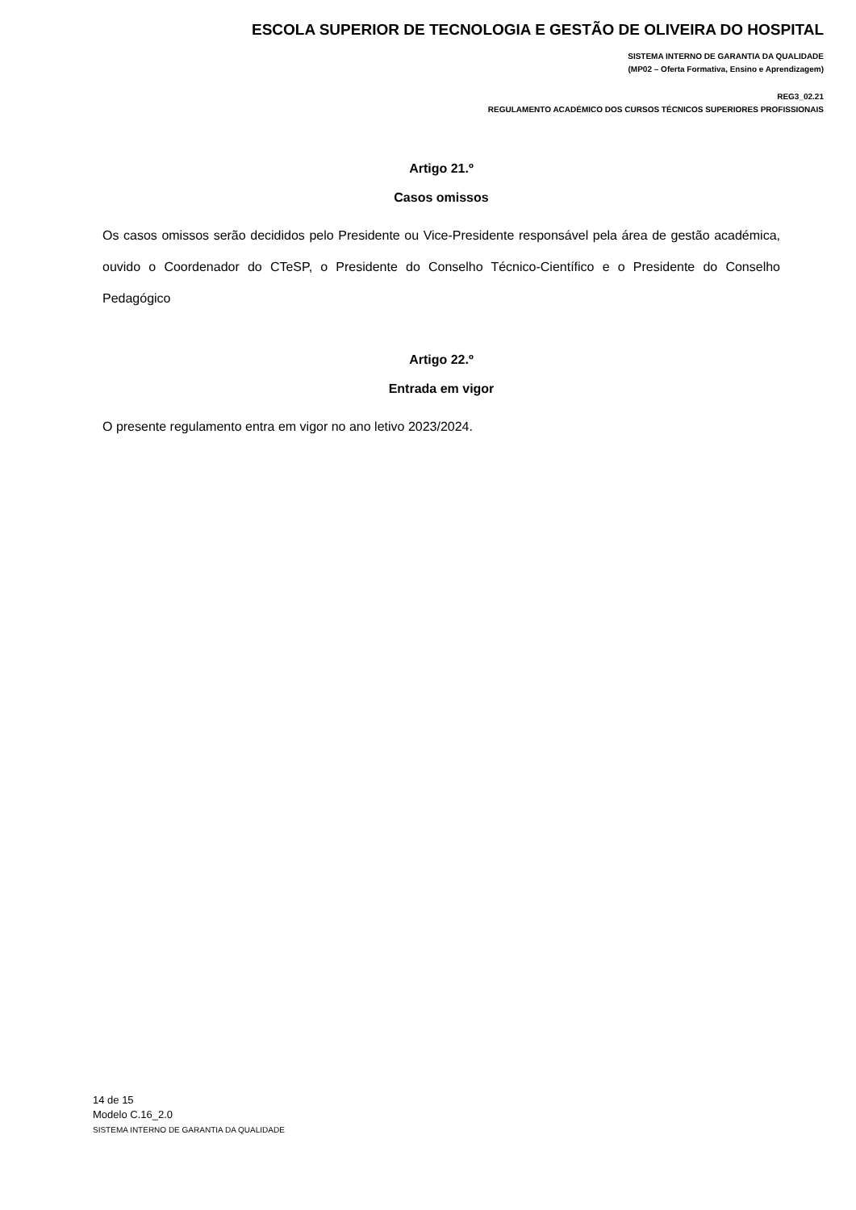ESCOLA SUPERIOR DE TECNOLOGIA E GESTÃO DE OLIVEIRA DO HOSPITAL
SISTEMA INTERNO DE GARANTIA DA QUALIDADE
(MP02 – Oferta Formativa, Ensino e Aprendizagem)
REG3_02.21
REGULAMENTO ACADÉMICO DOS CURSOS TÉCNICOS SUPERIORES PROFISSIONAIS
Artigo 21.º
Casos omissos
Os casos omissos serão decididos pelo Presidente ou Vice-Presidente responsável pela área de gestão académica, ouvido o Coordenador do CTeSP, o Presidente do Conselho Técnico-Científico e o Presidente do Conselho Pedagógico
Artigo 22.º
Entrada em vigor
O presente regulamento entra em vigor no ano letivo 2023/2024.
14 de 15
Modelo C.16_2.0
SISTEMA INTERNO DE GARANTIA DA QUALIDADE